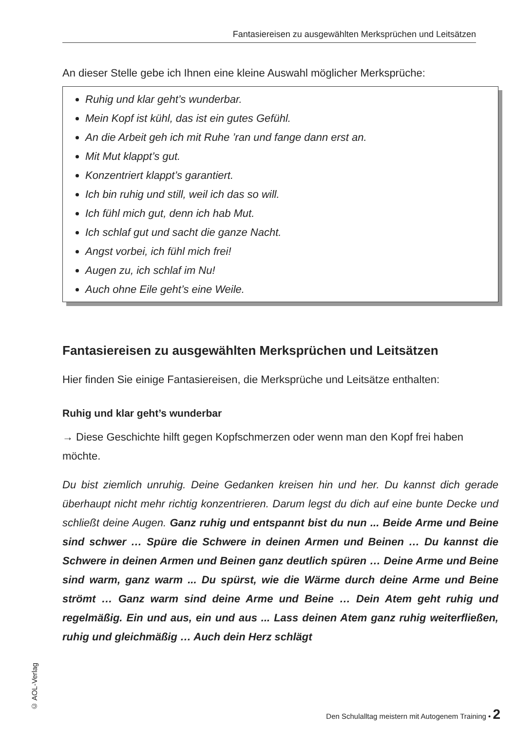Fantasiereisen zu ausgewählten Merksprüchen und Leitsätzen
An dieser Stelle gebe ich Ihnen eine kleine Auswahl möglicher Merksprüche:
Ruhig und klar geht’s wunderbar.
Mein Kopf ist kühl, das ist ein gutes Gefühl.
An die Arbeit geh ich mit Ruhe ’ran und fange dann erst an.
Mit Mut klappt’s gut.
Konzentriert klappt’s garantiert.
Ich bin ruhig und still, weil ich das so will.
Ich fühl mich gut, denn ich hab Mut.
Ich schlaf gut und sacht die ganze Nacht.
Angst vorbei, ich fühl mich frei!
Augen zu, ich schlaf im Nu!
Auch ohne Eile geht’s eine Weile.
Fantasiereisen zu ausgewählten Merksprüchen und Leitsätzen
Hier finden Sie einige Fantasiereisen, die Merksprüche und Leitsätze enthalten:
Ruhig und klar geht’s wunderbar
→ Diese Geschichte hilft gegen Kopfschmerzen oder wenn man den Kopf frei haben möchte.
Du bist ziemlich unruhig. Deine Gedanken kreisen hin und her. Du kannst dich gerade überhaupt nicht mehr richtig konzentrieren. Darum legst du dich auf eine bunte Decke und schließt deine Augen. Ganz ruhig und entspannt bist du nun ... Beide Arme und Beine sind schwer … Spüre die Schwere in deinen Armen und Beinen … Du kannst die Schwere in deinen Armen und Beinen ganz deutlich spüren … Deine Arme und Beine sind warm, ganz warm ... Du spürst, wie die Wärme durch deine Arme und Beine strömt … Ganz warm sind deine Arme und Beine … Dein Atem geht ruhig und regelmäßig. Ein und aus, ein und aus ... Lass deinen Atem ganz ruhig weiterfließen, ruhig und gleichmäßig … Auch dein Herz schlägt
© AOL-Verlag
Den Schulalltag meistern mit Autogenem Training • 2